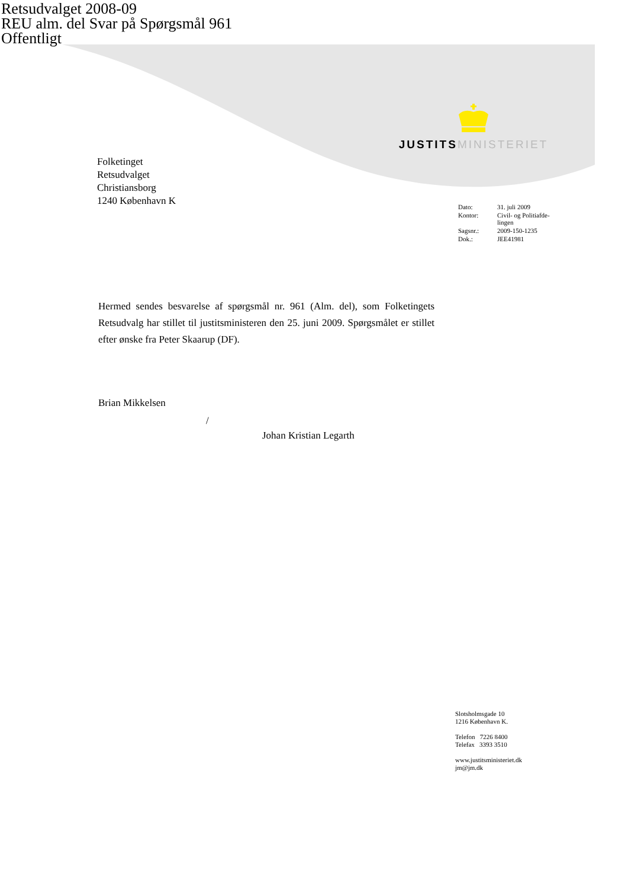Retsudvalget 2008-09
REU alm. del Svar på Spørgsmål 961
Offentligt
JUSTITS MINISTERIET
Folketinget
Retsudvalget
Christiansborg
1240 København K
| Dato: | 31. juli 2009 |
| Kontor: | Civil- og Politiafde- lingen |
| Sagsnr.: | 2009-150-1235 |
| Dok.: | JEE41981 |
Hermed sendes besvarelse af spørgsmål nr. 961 (Alm. del), som Folketingets Retsudvalg har stillet til justitsministeren den 25. juni 2009. Spørgsmålet er stillet efter ønske fra Peter Skaarup (DF).
Brian Mikkelsen
/
Johan Kristian Legarth
Slotsholmsgade 10
1216 København K.
Telefon 7226 8400
Telefax 3393 3510
www.justitsministeriet.dk
jm@jm.dk